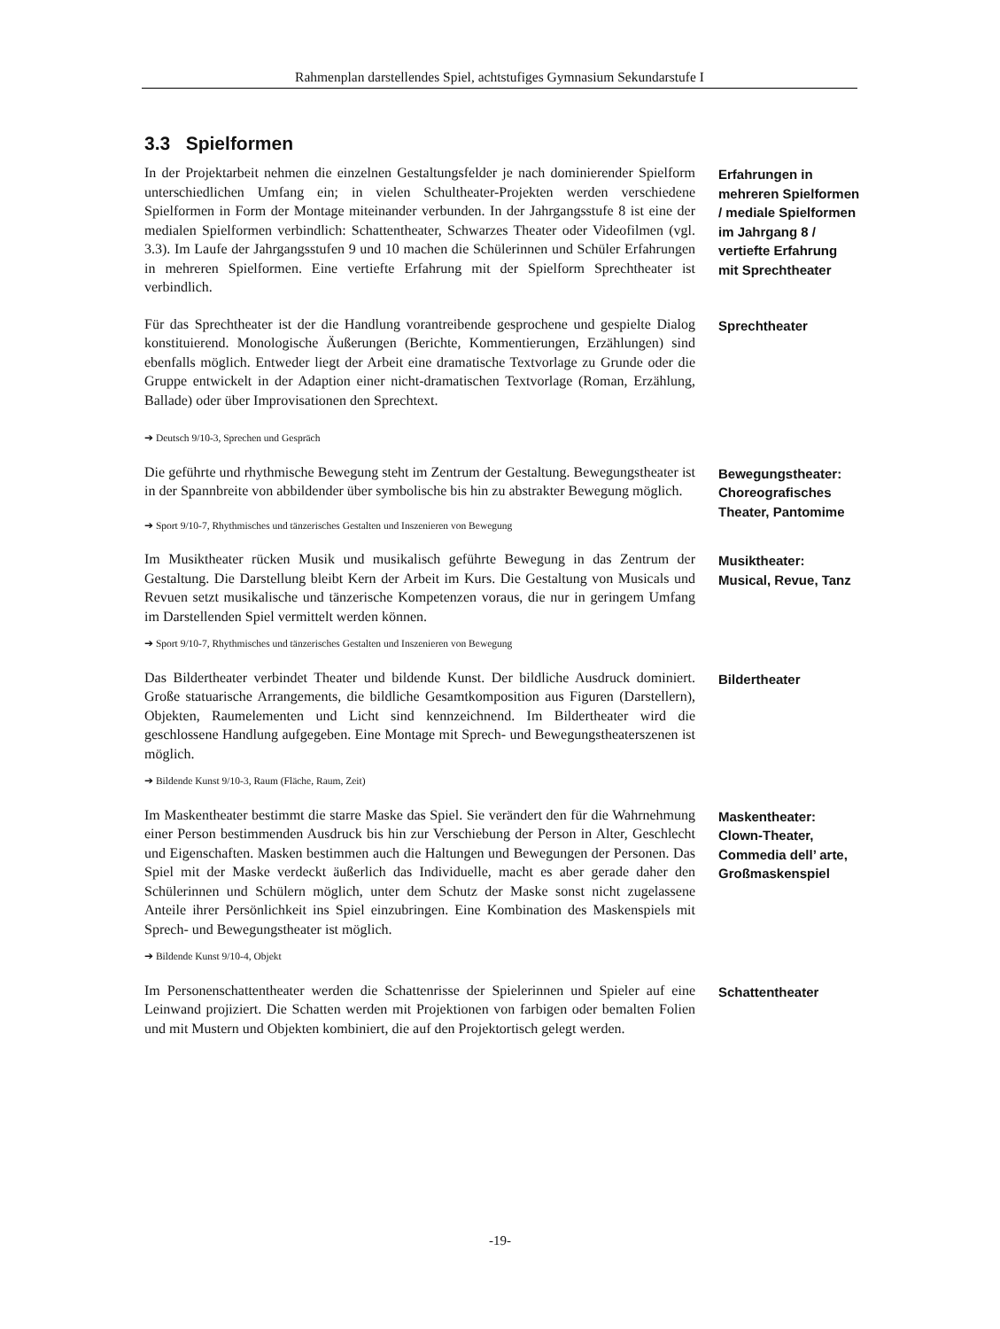Rahmenplan darstellendes Spiel, achtstufiges Gymnasium Sekundarstufe I
3.3 Spielformen
In der Projektarbeit nehmen die einzelnen Gestaltungsfelder je nach dominierender Spielform unterschiedlichen Umfang ein; in vielen Schultheater-Projekten werden verschiedene Spielformen in Form der Montage miteinander verbunden. In der Jahrgangsstufe 8 ist eine der medialen Spielformen verbindlich: Schattentheater, Schwarzes Theater oder Videofilmen (vgl. 3.3). Im Laufe der Jahrgangsstufen 9 und 10 machen die Schülerinnen und Schüler Erfahrungen in mehreren Spielformen. Eine vertiefte Erfahrung mit der Spielform Sprechtheater ist verbindlich.
Erfahrungen in mehreren Spielformen / mediale Spielformen im Jahrgang 8 / vertiefte Erfahrung mit Sprechtheater
Für das Sprechtheater ist der die Handlung vorantreibende gesprochene und gespielte Dialog konstituierend. Monologische Äußerungen (Berichte, Kommentierungen, Erzählungen) sind ebenfalls möglich. Entweder liegt der Arbeit eine dramatische Textvorlage zu Grunde oder die Gruppe entwickelt in der Adaption einer nicht-dramatischen Textvorlage (Roman, Erzählung, Ballade) oder über Improvisationen den Sprechtext.
➔ Deutsch 9/10-3, Sprechen und Gespräch
Sprechtheater
Die geführte und rhythmische Bewegung steht im Zentrum der Gestaltung. Bewegungstheater ist in der Spannbreite von abbildender über symbolische bis hin zu abstrakter Bewegung möglich.
➔ Sport 9/10-7, Rhythmisches und tänzerisches Gestalten und Inszenieren von Bewegung
Bewegungstheater: Choreografisches Theater, Pantomime
Im Musiktheater rücken Musik und musikalisch geführte Bewegung in das Zentrum der Gestaltung. Die Darstellung bleibt Kern der Arbeit im Kurs. Die Gestaltung von Musicals und Revuen setzt musikalische und tänzerische Kompetenzen voraus, die nur in geringem Umfang im Darstellenden Spiel vermittelt werden können.
➔ Sport 9/10-7, Rhythmisches und tänzerisches Gestalten und Inszenieren von Bewegung
Musiktheater: Musical, Revue, Tanz
Das Bildertheater verbindet Theater und bildende Kunst. Der bildliche Ausdruck dominiert. Große statuarische Arrangements, die bildliche Gesamtkomposition aus Figuren (Darstellern), Objekten, Raumelementen und Licht sind kennzeichnend. Im Bildertheater wird die geschlossene Handlung aufgegeben. Eine Montage mit Sprech- und Bewegungstheaterszenen ist möglich.
➔ Bildende Kunst 9/10-3, Raum (Fläche, Raum, Zeit)
Bildertheater
Im Maskentheater bestimmt die starre Maske das Spiel. Sie verändert den für die Wahrnehmung einer Person bestimmenden Ausdruck bis hin zur Verschiebung der Person in Alter, Geschlecht und Eigenschaften. Masken bestimmen auch die Haltungen und Bewegungen der Personen. Das Spiel mit der Maske verdeckt äußerlich das Individuelle, macht es aber gerade daher den Schülerinnen und Schülern möglich, unter dem Schutz der Maske sonst nicht zugelassene Anteile ihrer Persönlichkeit ins Spiel einzubringen. Eine Kombination des Maskenspiels mit Sprech- und Bewegungstheater ist möglich.
➔ Bildende Kunst 9/10-4, Objekt
Maskentheater: Clown-Theater, Commedia dell’ arte, Großmaskenspiel
Im Personenschattentheater werden die Schattenrisse der Spielerinnen und Spieler auf eine Leinwand projiziert. Die Schatten werden mit Projektionen von farbigen oder bemalten Folien und mit Mustern und Objekten kombiniert, die auf den Projektortisch gelegt werden.
Schattentheater
-19-